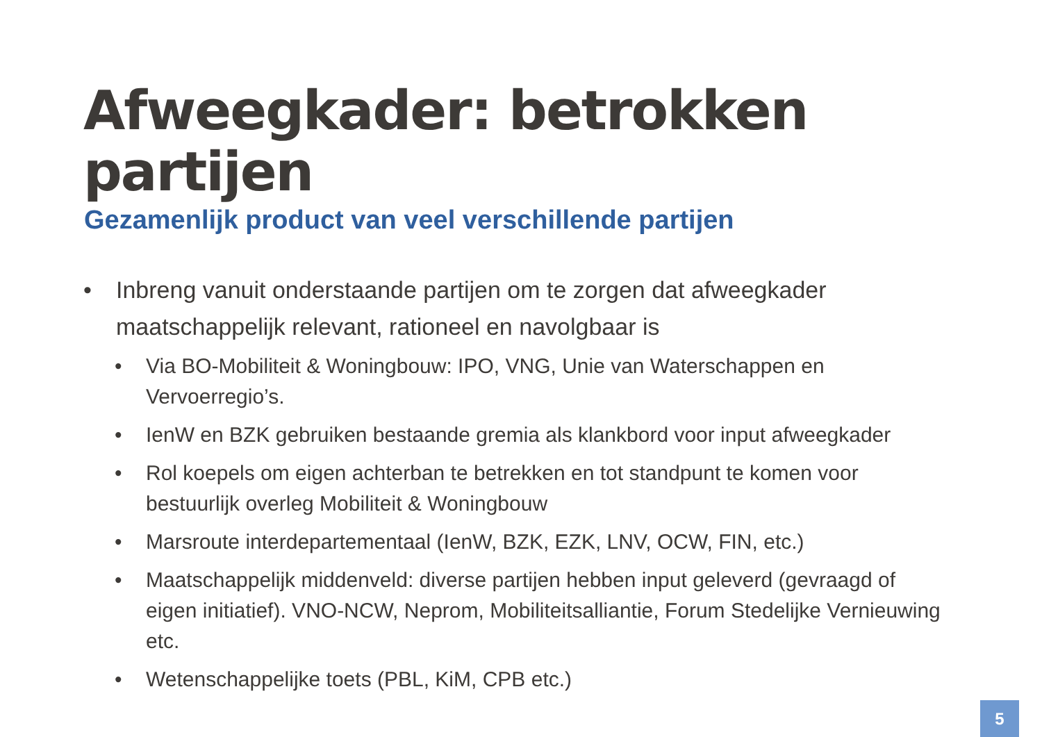Afweegkader: betrokken partijen
Gezamenlijk product van veel verschillende partijen
• Inbreng vanuit onderstaande partijen om te zorgen dat afweegkader maatschappelijk relevant, rationeel en navolgbaar is
• Via BO-Mobiliteit & Woningbouw: IPO, VNG, Unie van Waterschappen en Vervoerregio’s.
• IenW en BZK gebruiken bestaande gremia als klankbord voor input afweegkader
• Rol koepels om eigen achterban te betrekken en tot standpunt te komen voor bestuurlijk overleg Mobiliteit & Woningbouw
• Marsroute interdepartementaal (IenW, BZK, EZK, LNV, OCW, FIN, etc.)
• Maatschappelijk middenveld: diverse partijen hebben input geleverd (gevraagd of eigen initiatief). VNO-NCW, Neprom, Mobiliteitsalliantie, Forum Stedelijke Vernieuwing etc.
• Wetenschappelijke toets (PBL, KiM, CPB etc.)
5